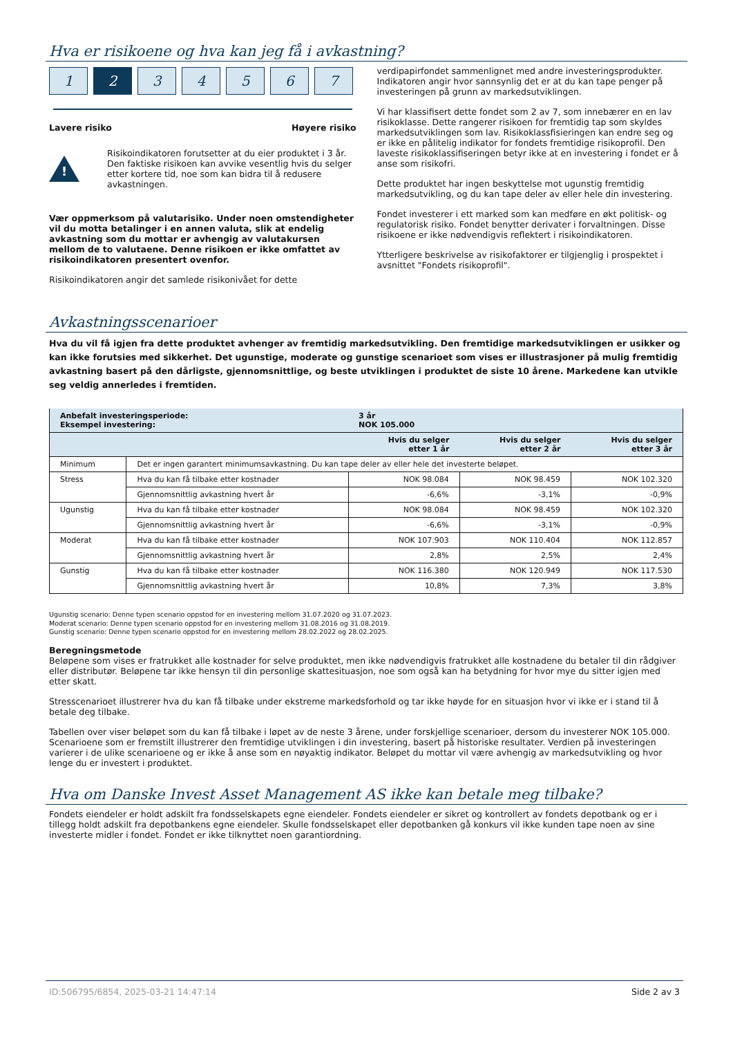Hva er risikoene og hva kan jeg få i avkastning?
1 2 34567
Lavere risiko Høyere risiko
!
Risikoindikatoren forutsetter at du eier produktet i 3 år. Den faktiske risikoen kan avvike vesentlig hvis du selger etter kortere tid, noe som kan bidra til å redusere avkastningen.
Vær oppmerksom på valutarisiko. Under noen omstendigheter vil du motta betalinger i en annen valuta, slik at endelig avkastning som du mottar er avhengig av valutakursen mellom de to valutaene. Denne risikoen er ikke omfattet av risikoindikatoren presentert ovenfor.
Risikoindikatoren angir det samlede risikonivået for dette
verdipapirfondet sammenlignet med andre investeringsprodukter. Indikatoren angir hvor sannsynlig det er at du kan tape penger på investeringen på grunn av markedsutviklingen.
Vi har klassifisert dette fondet som 2 av 7, som innebærer en en lav risikoklasse. Dette rangerer risikoen for fremtidig tap som skyldes markedsutviklingen som lav. Risikoklassfisieringen kan endre seg og er ikke en pålitelig indikator for fondets fremtidige risikoprofil. Den laveste risikoklassifiseringen betyr ikke at en investering i fondet er å anse som risikofri.
Dette produktet har ingen beskyttelse mot ugunstig fremtidig markedsutvikling, og du kan tape deler av eller hele din investering.
Fondet investerer i ett marked som kan medføre en økt politisk- og regulatorisk risiko. Fondet benytter derivater i forvaltningen. Disse risikoene er ikke nødvendigvis reflektert i risikoindikatoren.
Ytterligere beskrivelse av risikofaktorer er tilgjenglig i prospektet i avsnittet "Fondets risikoprofil".
Avkastningsscenarioer
Hva du vil få igjen fra dette produktet avhenger av fremtidig markedsutvikling. Den fremtidige markedsutviklingen er usikker og kan ikke forutsies med sikkerhet. Det ugunstige, moderate og gunstige scenarioet som vises er illustrasjoner på mulig fremtidig avkastning basert på den dårligste, gjennomsnittlige, og beste utviklingen i produktet de siste 10 årene. Markedene kan utvikle seg veldig annerledes i fremtiden.
| Anbefalt investeringsperiode: Eksempel investering: | | 3 år NOK 105.000 | | |
| | | Hvis du selger etter 1 år | Hvis du selger etter 2 år | Hvis du selger etter 3 år |
| Minimum | Det er ingen garantert minimumsavkastning. Du kan tape deler av eller hele det investerte beløpet. | | | |
| Stress | Hva du kan få tilbake etter kostnader | NOK 98.084 | NOK 98.459 | NOK 102.320 |
| | Gjennomsnittlig avkastning hvert år | -6,6% | -3,1% | -0,9% |
| Ugunstig | Hva du kan få tilbake etter kostnader | NOK 98.084 | NOK 98.459 | NOK 102.320 |
| | Gjennomsnittlig avkastning hvert år | -6,6% | -3,1% | -0,9% |
| Moderat | Hva du kan få tilbake etter kostnader | NOK 107.903 | NOK 110.404 | NOK 112.857 |
| | Gjennomsnittlig avkastning hvert år | 2,8% | 2,5% | 2,4% |
| Gunstig | Hva du kan få tilbake etter kostnader | NOK 116.380 | NOK 120.949 | NOK 117.530 |
| | Gjennomsnittlig avkastning hvert år | 10,8% | 7,3% | 3,8% |
Ugunstig scenario: Denne typen scenario oppstod for en investering mellom 31.07.2020 og 31.07.2023.
Moderat scenario: Denne typen scenario oppstod for en investering mellom 31.08.2016 og 31.08.2019.
Gunstig scenario: Denne typen scenario oppstod for en investering mellom 28.02.2022 og 28.02.2025.
Beregningsmetode
Beløpene som vises er fratrukket alle kostnader for selve produktet, men ikke nødvendigvis fratrukket alle kostnadene du betaler til din rådgiver eller distributør. Beløpene tar ikke hensyn til din personlige skattesituasjon, noe som også kan ha betydning for hvor mye du sitter igjen med etter skatt.
Stresscenarioet illustrerer hva du kan få tilbake under ekstreme markedsforhold og tar ikke høyde for en situasjon hvor vi ikke er i stand til å betale deg tilbake.
Tabellen over viser beløpet som du kan få tilbake i løpet av de neste 3 årene, under forskjellige scenarioer, dersom du investerer NOK 105.000. Scenarioene som er fremstilt illustrerer den fremtidige utviklingen i din investering, basert på historiske resultater. Verdien på investeringen varierer i de ulike scenarioene og er ikke å anse som en nøyaktig indikator. Beløpet du mottar vil være avhengig av markedsutvikling og hvor lenge du er investert i produktet.
Hva om Danske Invest Asset Management AS ikke kan betale meg tilbake?
Fondets eiendeler er holdt adskilt fra fondsselskapets egne eiendeler. Fondets eiendeler er sikret og kontrollert av fondets depotbank og er i tillegg holdt adskilt fra depotbankens egne eiendeler. Skulle fondsselskapet eller depotbanken gå konkurs vil ikke kunden tape noen av sine investerte midler i fondet. Fondet er ikke tilknyttet noen garantiordning.
ID:506795/6854, 2025-03-21 14:47:14 Side 2 av 3